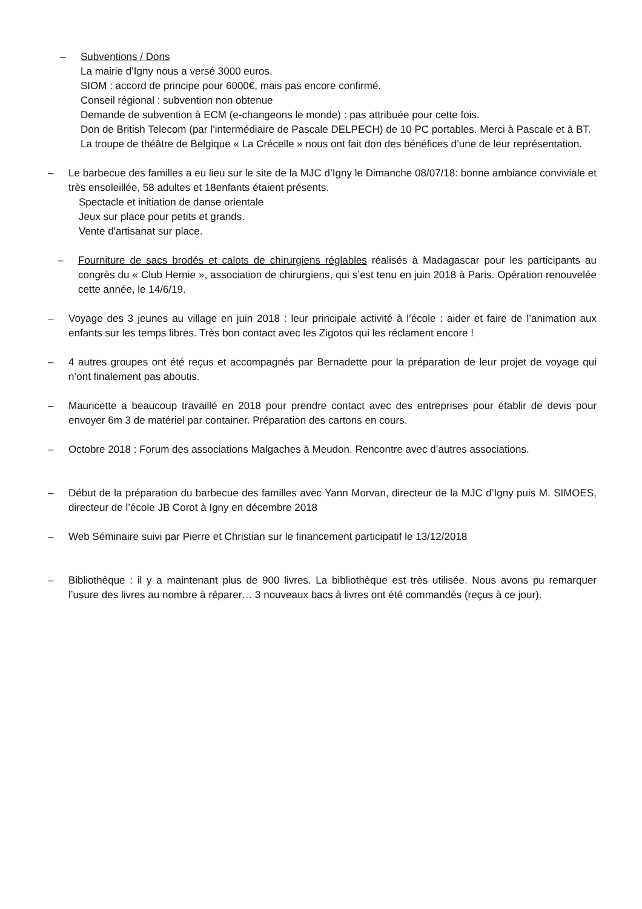– Subventions / Dons
La mairie d’Igny nous a versé 3000 euros.
SIOM : accord de principe pour 6000€, mais pas encore confirmé.
Conseil régional : subvention non obtenue
Demande de subvention à ECM (e-changeons le monde) : pas attribuée pour cette fois.
Don de British Telecom (par l’intermédiaire de Pascale DELPECH) de 10 PC portables. Merci à Pascale et à BT.
La troupe de théâtre de Belgique « La Crécelle » nous ont fait don des bénéfices d’une de leur représentation.
– Le barbecue des familles a eu lieu sur le site de la MJC d’Igny le Dimanche 08/07/18: bonne ambiance conviviale et très ensoleillée, 58 adultes et 18enfants étaient présents.
Spectacle et initiation de danse orientale
Jeux sur place pour petits et grands.
Vente d'artisanat sur place.
– Fourniture de sacs brodés et calots de chirurgiens réglables réalisés à Madagascar pour les participants au congrès du « Club Hernie », association de chirurgiens, qui s’est tenu en juin 2018 à Paris. Opération renouvelée cette année, le 14/6/19.
– Voyage des 3 jeunes au village en juin 2018 : leur principale activité à l’école : aider et faire de l’animation aux enfants sur les temps libres. Très bon contact avec les Zigotos qui les réclament encore !
– 4 autres groupes ont été reçus et accompagnés par Bernadette pour la préparation de leur projet de voyage qui n’ont finalement pas aboutis.
– Mauricette a beaucoup travaillé en 2018 pour prendre contact avec des entreprises pour établir de devis pour envoyer 6m 3 de matériel par container. Préparation des cartons en cours.
– Octobre 2018 : Forum des associations Malgaches à Meudon. Rencontre avec d’autres associations.
– Début de la préparation du barbecue des familles avec Yann Morvan, directeur de la MJC d’Igny puis M. SIMOES, directeur de l’école JB Corot à Igny en décembre 2018
– Web Séminaire suivi par Pierre et Christian sur le financement participatif le 13/12/2018
– Bibliothèque : il y a maintenant plus de 900 livres. La bibliothèque est très utilisée. Nous avons pu remarquer l’usure des livres au nombre à réparer… 3 nouveaux bacs à livres ont été commandés (reçus à ce jour).